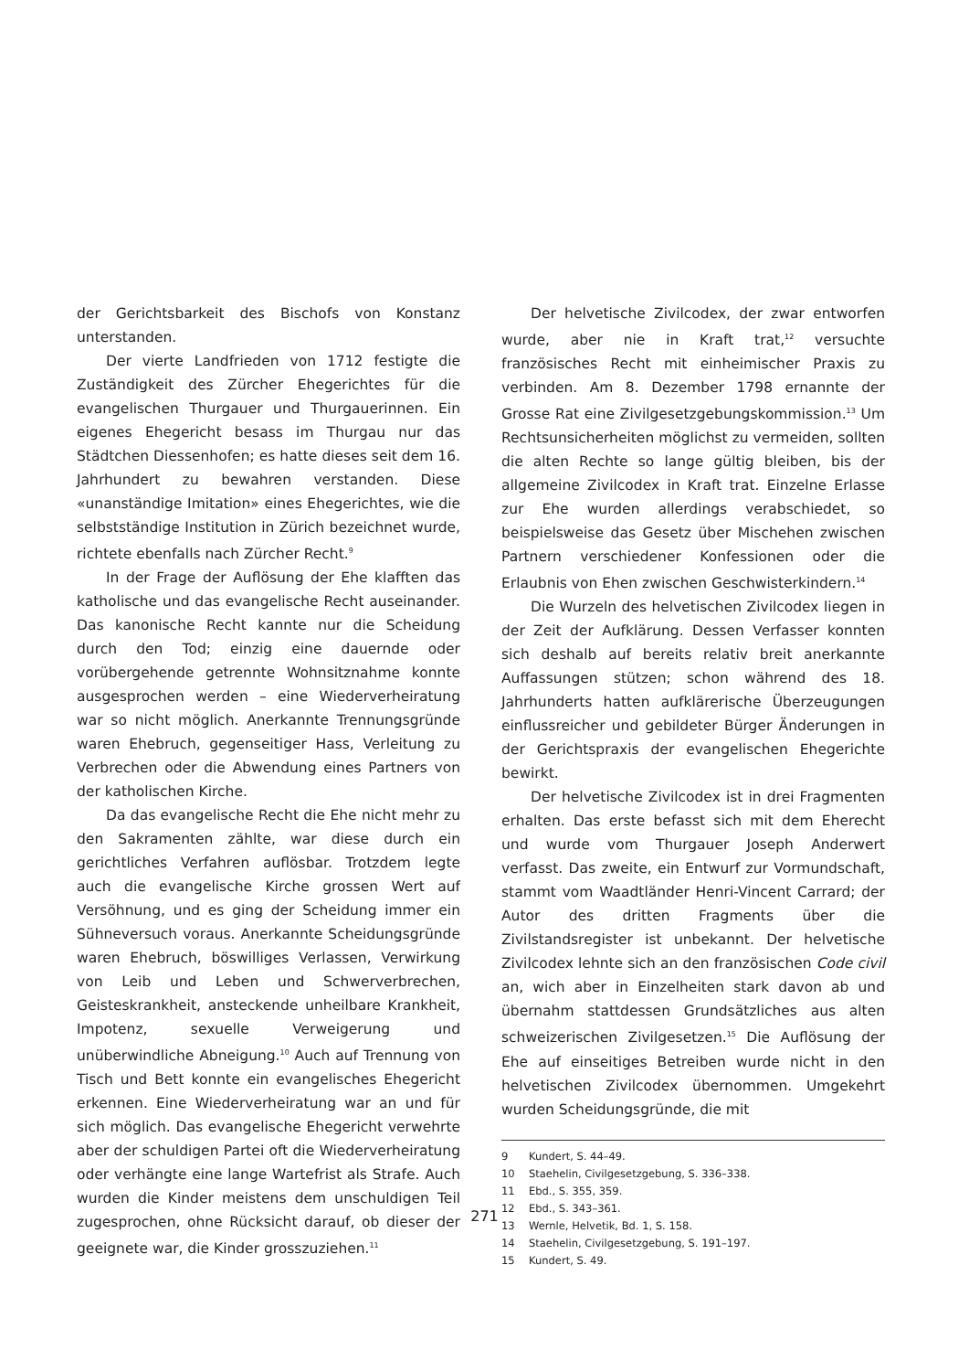der Gerichtsbarkeit des Bischofs von Konstanz unterstanden.
Der vierte Landfrieden von 1712 festigte die Zuständigkeit des Zürcher Ehegerichtes für die evangelischen Thurgauer und Thurgauerinnen. Ein eigenes Ehegericht besass im Thurgau nur das Städtchen Diessenhofen; es hatte dieses seit dem 16. Jahrhundert zu bewahren verstanden. Diese «unanständige Imitation» eines Ehegerichtes, wie die selbstständige Institution in Zürich bezeichnet wurde, richtete ebenfalls nach Zürcher Recht.<sup>9</sup>
In der Frage der Auflösung der Ehe klafften das katholische und das evangelische Recht auseinander. Das kanonische Recht kannte nur die Scheidung durch den Tod; einzig eine dauernde oder vorübergehende getrennte Wohnsitznahme konnte ausgesprochen werden – eine Wiederverheiratung war so nicht möglich. Anerkannte Trennungsgründe waren Ehebruch, gegenseitiger Hass, Verleitung zu Verbrechen oder die Abwendung eines Partners von der katholischen Kirche.
Da das evangelische Recht die Ehe nicht mehr zu den Sakramenten zählte, war diese durch ein gerichtliches Verfahren auflösbar. Trotzdem legte auch die evangelische Kirche grossen Wert auf Versöhnung, und es ging der Scheidung immer ein Sühneversuch voraus. Anerkannte Scheidungsgründe waren Ehebruch, böswilliges Verlassen, Verwirkung von Leib und Leben und Schwerverbrechen, Geisteskrankheit, ansteckende unheilbare Krankheit, Impotenz, sexuelle Verweigerung und unüberwindliche Abneigung.<sup>10</sup> Auch auf Trennung von Tisch und Bett konnte ein evangelisches Ehegericht erkennen. Eine Wiederverheiratung war an und für sich möglich. Das evangelische Ehegericht verwehrte aber der schuldigen Partei oft die Wiederverheiratung oder verhängte eine lange Wartefrist als Strafe. Auch wurden die Kinder meistens dem unschuldigen Teil zugesprochen, ohne Rücksicht darauf, ob dieser der geeignete war, die Kinder grosszuziehen.<sup>11</sup>
Der helvetische Zivilcodex, der zwar entworfen wurde, aber nie in Kraft trat,<sup>12</sup> versuchte französisches Recht mit einheimischer Praxis zu verbinden. Am 8. Dezember 1798 ernannte der Grosse Rat eine Zivilgesetzgebungskommission.<sup>13</sup> Um Rechtsunsicherheiten möglichst zu vermeiden, sollten die alten Rechte so lange gültig bleiben, bis der allgemeine Zivilcodex in Kraft trat. Einzelne Erlasse zur Ehe wurden allerdings verabschiedet, so beispielsweise das Gesetz über Mischehen zwischen Partnern verschiedener Konfessionen oder die Erlaubnis von Ehen zwischen Geschwisterkindern.<sup>14</sup>
Die Wurzeln des helvetischen Zivilcodex liegen in der Zeit der Aufklärung. Dessen Verfasser konnten sich deshalb auf bereits relativ breit anerkannte Auffassungen stützen; schon während des 18. Jahrhunderts hatten aufklärerische Überzeugungen einflussreicher und gebildeter Bürger Änderungen in der Gerichtspraxis der evangelischen Ehegerichte bewirkt.
Der helvetische Zivilcodex ist in drei Fragmenten erhalten. Das erste befasst sich mit dem Eherecht und wurde vom Thurgauer Joseph Anderwert verfasst. Das zweite, ein Entwurf zur Vormundschaft, stammt vom Waadtländer Henri-Vincent Carrard; der Autor des dritten Fragments über die Zivilstandsregister ist unbekannt. Der helvetische Zivilcodex lehnte sich an den französischen Code civil an, wich aber in Einzelheiten stark davon ab und übernahm stattdessen Grundsätzliches aus alten schweizerischen Zivilgesetzen.<sup>15</sup> Die Auflösung der Ehe auf einseitiges Betreiben wurde nicht in den helvetischen Zivilcodex übernommen. Umgekehrt wurden Scheidungsgründe, die mit
9 Kundert, S. 44–49.
10 Staehelin, Civilgesetzgebung, S. 336–338.
11 Ebd., S. 355, 359.
12 Ebd., S. 343–361.
13 Wernle, Helvetik, Bd. 1, S. 158.
14 Staehelin, Civilgesetzgebung, S. 191–197.
15 Kundert, S. 49.
271